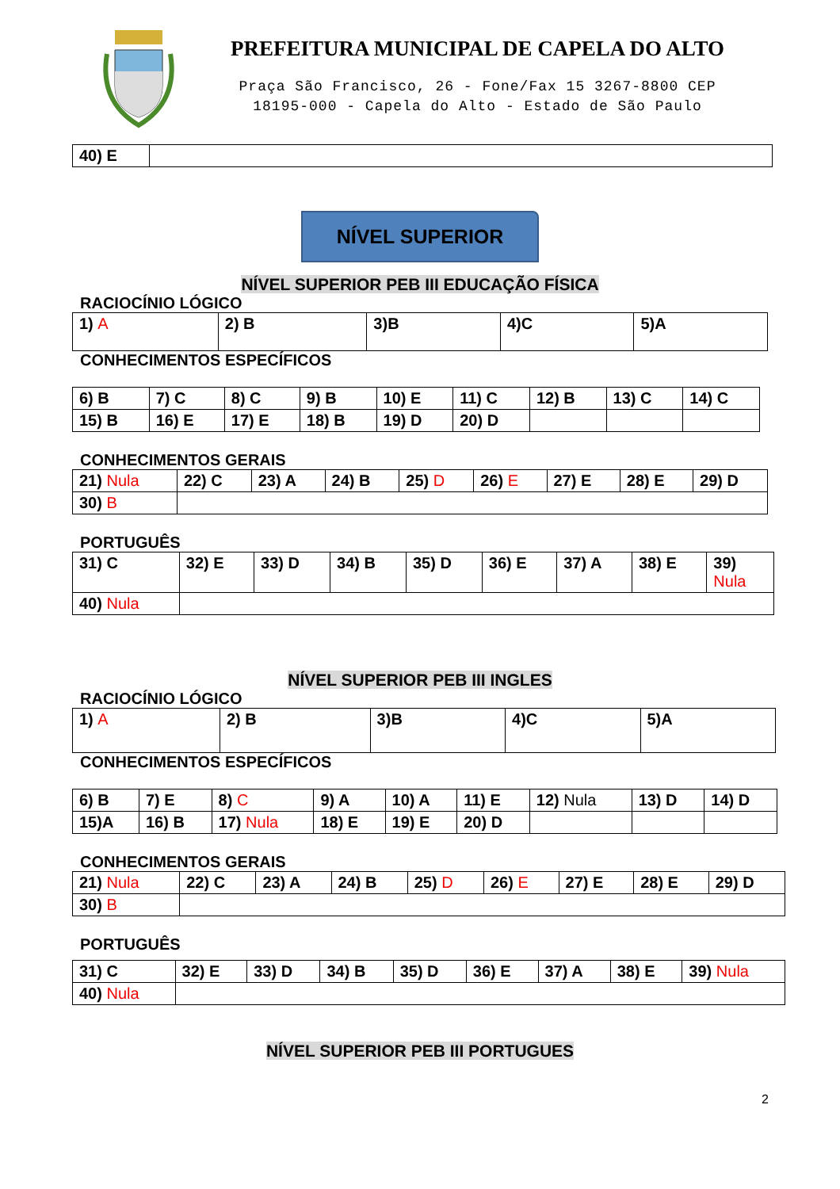PREFEITURA MUNICIPAL DE CAPELA DO ALTO
Praça São Francisco, 26 - Fone/Fax 15 3267-8800 CEP
18195-000 - Capela do Alto - Estado de São Paulo
| 40) E | |
NÍVEL SUPERIOR
NÍVEL SUPERIOR PEB III EDUCAÇÃO FÍSICA
RACIOCÍNIO LÓGICO
| 1) A | 2) B | 3)B | 4)C | 5)A |
CONHECIMENTOS ESPECÍFICOS
| 6) B | 7) C | 8) C | 9) B | 10) E | 11) C | 12) B | 13) C | 14) C |
| 15) B | 16) E | 17) E | 18) B | 19) D | 20) D | | | |
CONHECIMENTOS GERAIS
| 21) Nula | 22) C | 23) A | 24) B | 25) D | 26) E | 27) E | 28) E | 29) D |
| 30) B | | | | | | | | |
PORTUGUÊS
| 31) C | 32) E | 33) D | 34) B | 35) D | 36) E | 37) A | 38) E | 39) Nula |
| 40) Nula | | | | | | | | |
NÍVEL SUPERIOR PEB III INGLES
RACIOCÍNIO LÓGICO
| 1) A | 2) B | 3)B | 4)C | 5)A |
CONHECIMENTOS ESPECÍFICOS
| 6) B | 7) E | 8) C | 9) A | 10) A | 11) E | 12) Nula | 13) D | 14) D |
| 15)A | 16) B | 17) Nula | 18) E | 19) E | 20) D | | | |
CONHECIMENTOS GERAIS
| 21) Nula | 22) C | 23) A | 24) B | 25) D | 26) E | 27) E | 28) E | 29) D |
| 30) B | | | | | | | | |
PORTUGUÊS
| 31) C | 32) E | 33) D | 34) B | 35) D | 36) E | 37) A | 38) E | 39) Nula |
| 40) Nula | | | | | | | | |
NÍVEL SUPERIOR PEB III PORTUGUES
2